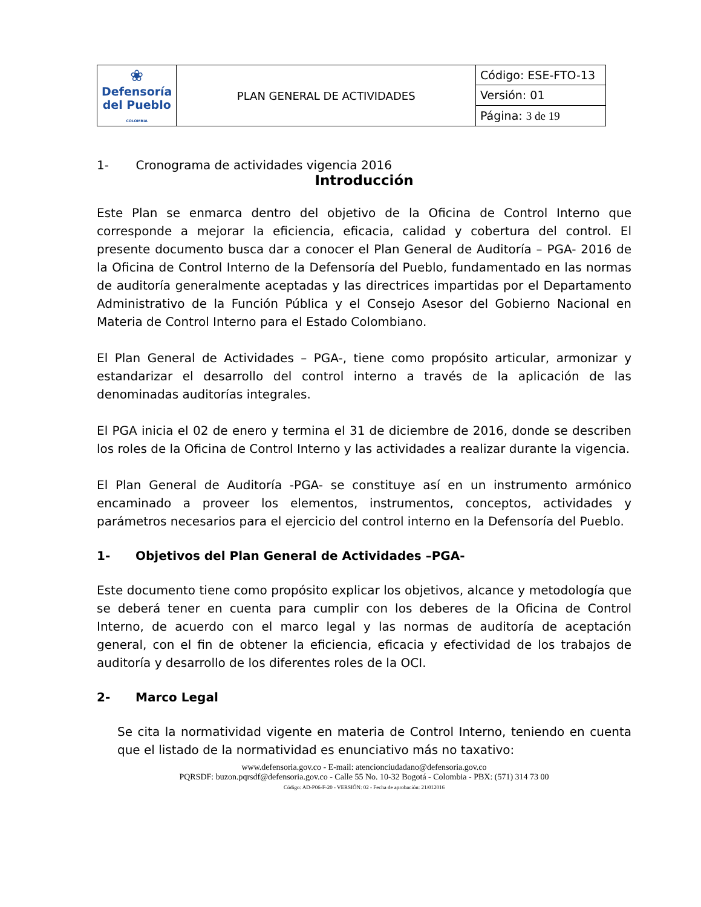| ❀ Defensoría del Pueblo COLOMBIA | PLAN GENERAL DE ACTIVIDADES | Código: ESE-FTO-13 |
| | | Versión: 01 |
| | | Página: 3 de 19 |
1- Cronograma de actividades vigencia 2016
Introducción
Este Plan se enmarca dentro del objetivo de la Oficina de Control Interno que corresponde a mejorar la eficiencia, eficacia, calidad y cobertura del control. El presente documento busca dar a conocer el Plan General de Auditoría – PGA- 2016 de la Oficina de Control Interno de la Defensoría del Pueblo, fundamentado en las normas de auditoría generalmente aceptadas y las directrices impartidas por el Departamento Administrativo de la Función Pública y el Consejo Asesor del Gobierno Nacional en Materia de Control Interno para el Estado Colombiano.
El Plan General de Actividades – PGA-, tiene como propósito articular, armonizar y estandarizar el desarrollo del control interno a través de la aplicación de las denominadas auditorías integrales.
El PGA inicia el 02 de enero y termina el 31 de diciembre de 2016, donde se describen los roles de la Oficina de Control Interno y las actividades a realizar durante la vigencia.
El Plan General de Auditoría -PGA- se constituye así en un instrumento armónico encaminado a proveer los elementos, instrumentos, conceptos, actividades y parámetros necesarios para el ejercicio del control interno en la Defensoría del Pueblo.
1- Objetivos del Plan General de Actividades –PGA-
Este documento tiene como propósito explicar los objetivos, alcance y metodología que se deberá tener en cuenta para cumplir con los deberes de la Oficina de Control Interno, de acuerdo con el marco legal y las normas de auditoría de aceptación general, con el fin de obtener la eficiencia, eficacia y efectividad de los trabajos de auditoría y desarrollo de los diferentes roles de la OCI.
2- Marco Legal
Se cita la normatividad vigente en materia de Control Interno, teniendo en cuenta que el listado de la normatividad es enunciativo más no taxativo:
www.defensoria.gov.co - E-mail: atencionciudadano@defensoria.gov.co
PQRSDF: buzon.pqrsdf@defensoria.gov.co - Calle 55 No. 10-32 Bogotá - Colombia - PBX: (571) 314 73 00
Código: AD-P06-F-20 - VERSIÓN: 02 - Fecha de aprobación: 21/012016